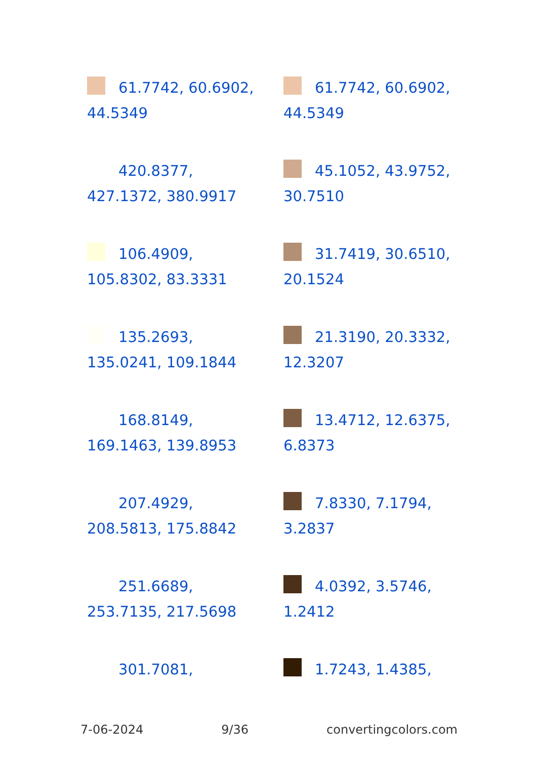61.7742, 60.6902, 44.5349
61.7742, 60.6902, 44.5349
420.8377, 427.1372, 380.9917
45.1052, 43.9752, 30.7510
106.4909, 105.8302, 83.3331
31.7419, 30.6510, 20.1524
135.2693, 135.0241, 109.1844
21.3190, 20.3332, 12.3207
168.8149, 169.1463, 139.8953
13.4712, 12.6375, 6.8373
207.4929, 208.5813, 175.8842
7.8330, 7.1794, 3.2837
251.6689, 253.7135, 217.5698
4.0392, 3.5746, 1.2412
301.7081,
1.7243, 1.4385,
7-06-2024 9/36 convertingcolors.com